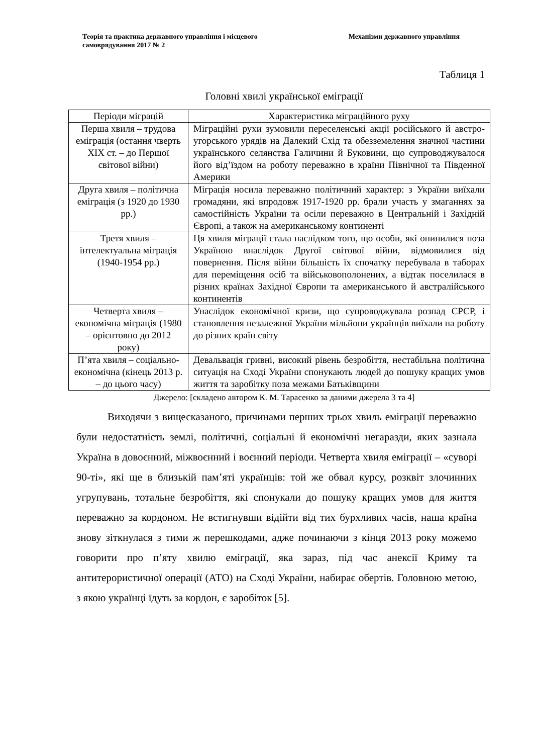Теорія та практика державного управління і місцевого самоврядування 2017 № 2
Механізми державного управління
Таблиця 1
Головні хвилі української еміграції
| Періоди міграцій | Характеристика міграційного руху |
| --- | --- |
| Перша хвиля – трудова еміграція (остання чверть XIX ст. – до Першої світової війни) | Міграційні рухи зумовили переселенські акції російського й австро-угорського урядів на Далекий Схід та обезземелення значної частини українського селянства Галичини й Буковини, що супроводжувалося його від’їздом на роботу переважно в країни Північної та Південної Америки |
| Друга хвиля – політична еміграція (з 1920 до 1930 рр.) | Міграція носила переважно політичний характер: з України виїхали громадяни, які впродовж 1917-1920 рр. брали участь у змаганнях за самостійність України та осіли переважно в Центральній і Західній Європі, а також на американському континенті |
| Третя хвиля – інтелектуальна міграція (1940-1954 рр.) | Ця хвиля міграції стала наслідком того, що особи, які опинилися поза Україною внаслідок Другої світової війни, відмовилися від повернення. Після війни більшість їх спочатку перебувала в таборах для переміщення осіб та військовополонених, а відтак поселилася в різних країнах Західної Європи та американського й австралійського континентів |
| Четверта хвиля – економічна міграція (1980 – орієнтовно до 2012 року) | Унаслідок економічної кризи, що супроводжувала розпад СРСР, і становлення незалежної України мільйони українців виїхали на роботу до різних країн світу |
| П’ята хвиля – соціально-економічна (кінець 2013 р. – до цього часу) | Девальвація гривні, високий рівень безробіття, нестабільна політична ситуація на Сході України спонукають людей до пошуку кращих умов життя та заробітку поза межами Батьківщини |
Джерело: [складено автором К. М. Тарасенко за даними джерела 3 та 4]
Виходячи з вищесказаного, причинами перших трьох хвиль еміграції переважно були недостатність землі, політичні, соціальні й економічні негаразди, яких зазнала Україна в довоєнний, міжвоєнний і воєнний періоди. Четверта хвиля еміграції – «суворі 90-ті», які ще в близькій пам’яті українців: той же обвал курсу, розквіт злочинних угрупувань, тотальне безробіття, які спонукали до пошуку кращих умов для життя переважно за кордоном. Не встигнувши відійти від тих бурхливих часів, наша країна знову зіткнулася з тими ж перешкодами, адже починаючи з кінця 2013 року можемо говорити про п’яту хвилю еміграції, яка зараз, під час анексії Криму та антитерористичної операції (АТО) на Сході України, набирає обертів. Головною метою, з якою українці їдуть за кордон, є заробіток [5].